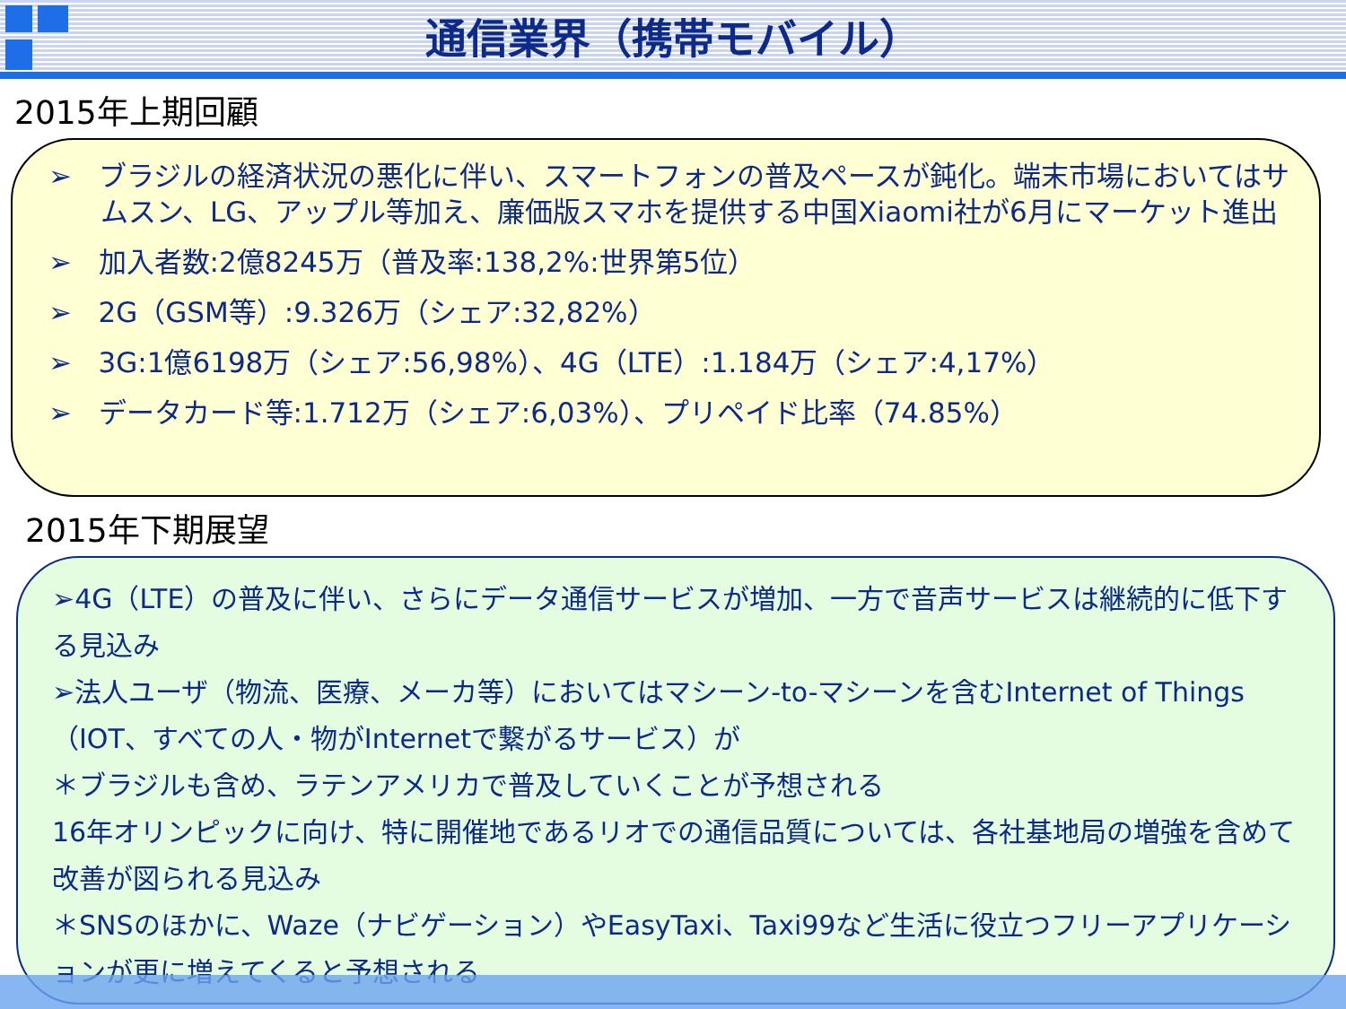通信業界（携帯モバイル）
2015年上期回顧
➢ ブラジルの経済状況の悪化に伴い、スマートフォンの普及ペースが鈍化。端末市場においてはサムスン、LG、アップル等加え、廉価版スマホを提供する中国Xiaomi社が6月にマーケット進出
➢ 加入者数:2億8245万（普及率:138,2%:世界第5位）
➢ 2G（GSM等）:9.326万（シェア:32,82%）
➢ 3G:1億6198万（シェア:56,98%）、4G（LTE）:1.184万（シェア:4,17%）
➢ データカード等:1.712万（シェア:6,03%）、プリペイド比率（74.85%）
2015年下期展望
➢4G（LTE）の普及に伴い、さらにデータ通信サービスが増加、一方で音声サービスは継続的に低下する見込み
➢法人ユーザ（物流、医療、メーカ等）においてはマシーン-to-マシーンを含むInternet of Things（IOT、すべての人・物がInternetで繋がるサービス）が
＊ブラジルも含め、ラテンアメリカで普及していくことが予想される
16年オリンピックに向け、特に開催地であるリオでの通信品質については、各社基地局の増強を含めて改善が図られる見込み
＊SNSのほかに、Waze（ナビゲーション）やEasyTaxi、Taxi99など生活に役立つフリーアプリケーションが更に増えてくると予想される